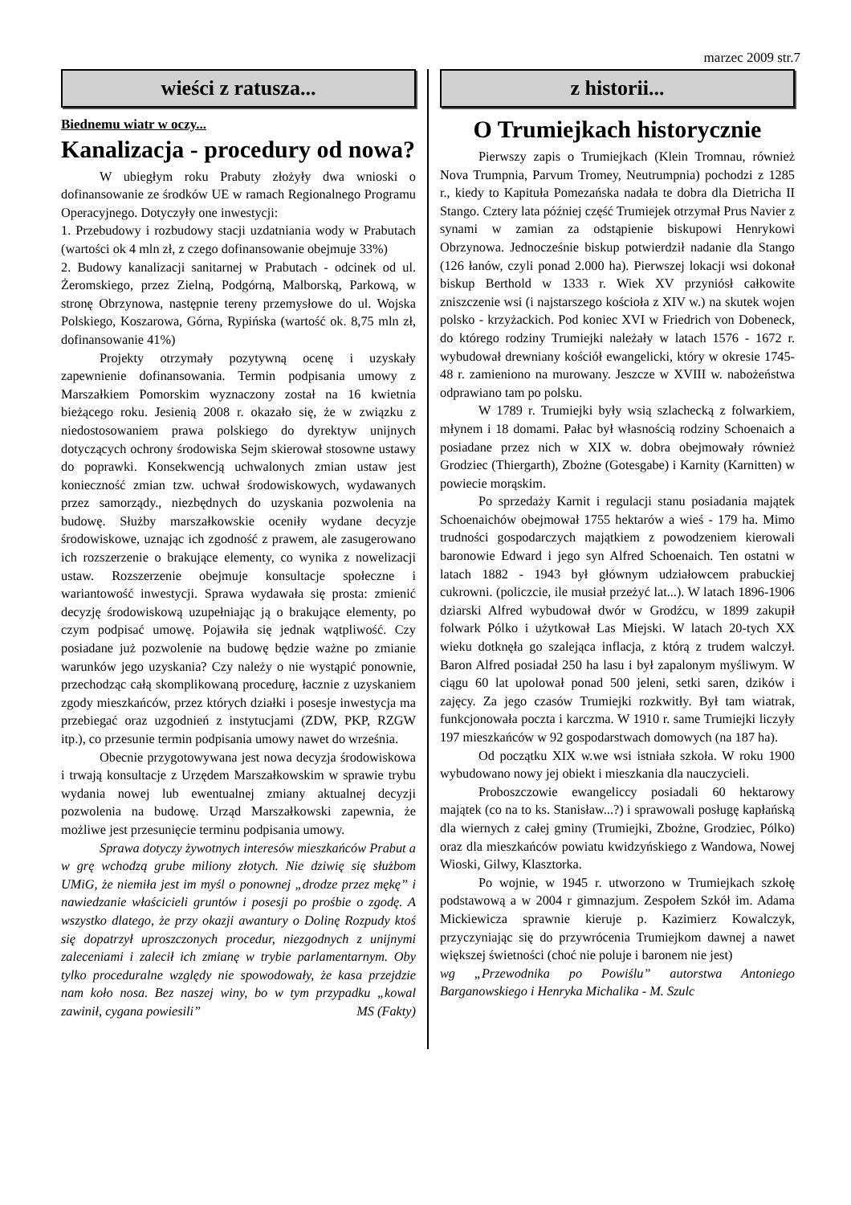marzec 2009 str.7
wieści z ratusza...
Biednemu wiatr w oczy...
Kanalizacja - procedury od nowa?
W ubiegłym roku Prabuty złożyły dwa wnioski o dofinansowanie ze środków UE w ramach Regionalnego Programu Operacyjnego. Dotyczyły one inwestycji:
1. Przebudowy i rozbudowy stacji uzdatniania wody w Prabutach (wartości ok 4 mln zł, z czego dofinansowanie obejmuje 33%)
2. Budowy kanalizacji sanitarnej w Prabutach - odcinek od ul. Żeromskiego, przez Zielną, Podgórną, Malborską, Parkową, w stronę Obrzynowa, następnie tereny przemysłowe do ul. Wojska Polskiego, Koszarowa, Górna, Rypińska (wartość ok. 8,75 mln zł, dofinansowanie 41%)
Projekty otrzymały pozytywną ocenę i uzyskały zapewnienie dofinansowania. Termin podpisania umowy z Marszałkiem Pomorskim wyznaczony został na 16 kwietnia bieżącego roku. Jesienią 2008 r. okazało się, że w związku z niedostosowaniem prawa polskiego do dyrektyw unijnych dotyczących ochrony środowiska Sejm skierował stosowne ustawy do poprawki. Konsekwencją uchwalonych zmian ustaw jest konieczność zmian tzw. uchwał środowiskowych, wydawanych przez samorządy., niezbędnych do uzyskania pozwolenia na budowę. Służby marszałkowskie oceniły wydane decyzje środowiskowe, uznając ich zgodność z prawem, ale zasugerowano ich rozszerzenie o brakujące elementy, co wynika z nowelizacji ustaw. Rozszerzenie obejmuje konsultacje społeczne i wariantowość inwestycji. Sprawa wydawała się prosta: zmienić decyzję środowiskową uzupełniając ją o brakujące elementy, po czym podpisać umowę. Pojawiła się jednak wątpliwość. Czy posiadane już pozwolenie na budowę będzie ważne po zmianie warunków jego uzyskania? Czy należy o nie wystąpić ponownie, przechodząc całą skomplikowaną procedurę, łacznie z uzyskaniem zgody mieszkańców, przez których działki i posesje inwestycja ma przebiegać oraz uzgodnień z instytucjami (ZDW, PKP, RZGW itp.), co przesunie termin podpisania umowy nawet do września.
Obecnie przygotowywana jest nowa decyzja środowiskowa i trwają konsultacje z Urzędem Marszałkowskim w sprawie trybu wydania nowej lub ewentualnej zmiany aktualnej decyzji pozwolenia na budowę. Urząd Marszałkowski zapewnia, że możliwe jest przesunięcie terminu podpisania umowy.
Sprawa dotyczy żywotnych interesów mieszkańców Prabut a w grę wchodzą grube miliony złotych. Nie dziwię się służbom UMiG, że niemiła jest im myśl o ponownej „drodze przez mękę” i nawiedzanie właścicieli gruntów i posesji po prośbie o zgodę. A wszystko dlatego, że przy okazji awantury o Dolinę Rozpudy ktoś się dopatrzył uproszczonych procedur, niezgodnych z unijnymi zaleceniami i zalecił ich zmianę w trybie parlamentarnym. Oby tylko proceduralne względy nie spowodowały, że kasa przejdzie nam koło nosa. Bez naszej winy, bo w tym przypadku „kowal zawinił, cygana powiesili” MS (Fakty)
z historii...
O Trumiejkach historycznie
Pierwszy zapis o Trumiejkach (Klein Tromnau, również Nova Trumpnia, Parvum Tromey, Neutrumpnia) pochodzi z 1285 r., kiedy to Kapituła Pomezańska nadała te dobra dla Dietricha II Stango. Cztery lata później część Trumiejek otrzymał Prus Navier z synami w zamian za odstąpienie biskupowi Henrykowi Obrzynowa. Jednocześnie biskup potwierdził nadanie dla Stango (126 łanów, czyli ponad 2.000 ha). Pierwszej lokacji wsi dokonał biskup Berthold w 1333 r. Wiek XV przyniósł całkowite zniszczenie wsi (i najstarszego kościoła z XIV w.) na skutek wojen polsko - krzyżackich. Pod koniec XVI w Friedrich von Dobeneck, do którego rodziny Trumiejki należały w latach 1576 - 1672 r. wybudował drewniany kościół ewangelicki, który w okresie 1745-48 r. zamieniono na murowany. Jeszcze w XVIII w. nabożeństwa odprawiano tam po polsku.
W 1789 r. Trumiejki były wsią szlachecką z folwarkiem, młynem i 18 domami. Pałac był własnością rodziny Schoenaich a posiadane przez nich w XIX w. dobra obejmowały również Grodziec (Thiergarth), Zbożne (Gotesgabe) i Karnity (Karnitten) w powiecie morąskim.
Po sprzedaży Karnit i regulacji stanu posiadania majątek Schoenaichów obejmował 1755 hektarów a wieś - 179 ha. Mimo trudności gospodarczych majątkiem z powodzeniem kierowali baronowie Edward i jego syn Alfred Schoenaich. Ten ostatni w latach 1882 - 1943 był głównym udziałowcem prabuckiej cukrowni. (policzcie, ile musiał przeżyć lat...). W latach 1896-1906 dziarski Alfred wybudował dwór w Grodźcu, w 1899 zakupił folwark Pólko i użytkował Las Miejski. W latach 20-tych XX wieku dotknęła go szalejąca inflacja, z którą z trudem walczył. Baron Alfred posiadał 250 ha lasu i był zapalonym myśliwym. W ciągu 60 lat upolował ponad 500 jeleni, setki saren, dzików i zajęcy. Za jego czasów Trumiejki rozkwitły. Był tam wiatrak, funkcjonowała poczta i karczma. W 1910 r. same Trumiejki liczyły 197 mieszkańców w 92 gospodarstwach domowych (na 187 ha).
Od początku XIX w.we wsi istniała szkoła. W roku 1900 wybudowano nowy jej obiekt i mieszkania dla nauczycieli.
Proboszczowie ewangeliccy posiadali 60 hektarowy majątek (co na to ks. Stanisław...?) i sprawowali posługę kapłańską dla wiernych z całej gminy (Trumiejki, Zbożne, Grodziec, Pólko) oraz dla mieszkańców powiatu kwidzyńskiego z Wandowa, Nowej Wioski, Gilwy, Klasztorka.
Po wojnie, w 1945 r. utworzono w Trumiejkach szkołę podstawową a w 2004 r gimnazjum. Zespołem Szkół im. Adama Mickiewicza sprawnie kieruje p. Kazimierz Kowalczyk, przyczyniając się do przywrócenia Trumiejkom dawnej a nawet większej świetności (choć nie poluje i baronem nie jest)
wg „Przewodnika po Powiślu” autorstwa Antoniego Barganowskiego i Henryka Michalika - M. Szulc